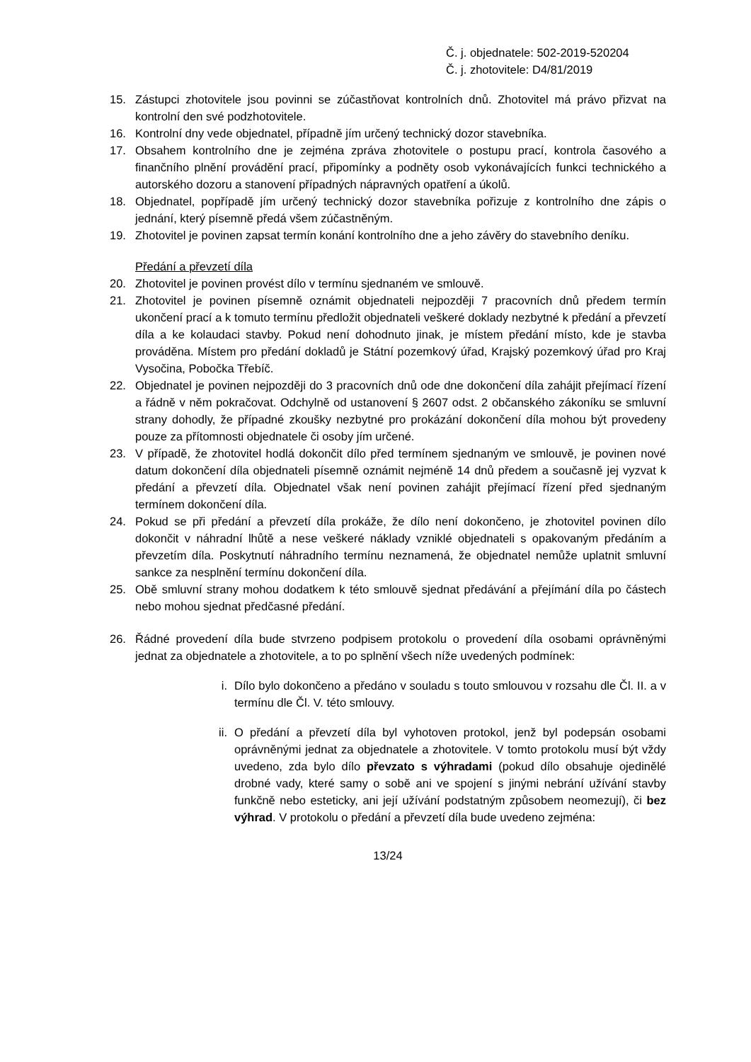Č. j. objednatele: 502-2019-520204
Č. j. zhotovitele: D4/81/2019
15. Zástupci zhotovitele jsou povinni se zúčastňovat kontrolních dnů. Zhotovitel má právo přizvat na kontrolní den své podzhotovitele.
16. Kontrolní dny vede objednatel, případně jím určený technický dozor stavebníka.
17. Obsahem kontrolního dne je zejména zpráva zhotovitele o postupu prací, kontrola časového a finančního plnění provádění prací, připomínky a podněty osob vykonávajících funkci technického a autorského dozoru a stanovení případných nápravných opatření a úkolů.
18. Objednatel, popřípadě jím určený technický dozor stavebníka pořizuje z kontrolního dne zápis o jednání, který písemně předá všem zúčastněným.
19. Zhotovitel je povinen zapsat termín konání kontrolního dne a jeho závěry do stavebního deníku.
Předání a převzetí díla
20. Zhotovitel je povinen provést dílo v termínu sjednaném ve smlouvě.
21. Zhotovitel je povinen písemně oznámit objednateli nejpozději 7 pracovních dnů předem termín ukončení prací a k tomuto termínu předložit objednateli veškeré doklady nezbytné k předání a převzetí díla a ke kolaudaci stavby. Pokud není dohodnuto jinak, je místem předání místo, kde je stavba prováděna. Místem pro předání dokladů je Státní pozemkový úřad, Krajský pozemkový úřad pro Kraj Vysočina, Pobočka Třebíč.
22. Objednatel je povinen nejpozději do 3 pracovních dnů ode dne dokončení díla zahájit přejímací řízení a řádně v něm pokračovat. Odchylně od ustanovení § 2607 odst. 2 občanského zákoníku se smluvní strany dohodly, že případné zkoušky nezbytné pro prokázání dokončení díla mohou být provedeny pouze za přítomnosti objednatele či osoby jím určené.
23. V případě, že zhotovitel hodlá dokončit dílo před termínem sjednaným ve smlouvě, je povinen nové datum dokončení díla objednateli písemně oznámit nejméně 14 dnů předem a současně jej vyzvat k předání a převzetí díla. Objednatel však není povinen zahájit přejímací řízení před sjednaným termínem dokončení díla.
24. Pokud se při předání a převzetí díla prokáže, že dílo není dokončeno, je zhotovitel povinen dílo dokončit v náhradní lhůtě a nese veškeré náklady vzniklé objednateli s opakovaným předáním a převzetím díla. Poskytnutí náhradního termínu neznamená, že objednatel nemůže uplatnit smluvní sankce za nesplnění termínu dokončení díla.
25. Obě smluvní strany mohou dodatkem k této smlouvě sjednat předávání a přejímání díla po částech nebo mohou sjednat předčasné předání.
26. Řádné provedení díla bude stvrzeno podpisem protokolu o provedení díla osobami oprávněnými jednat za objednatele a zhotovitele, a to po splnění všech níže uvedených podmínek:
i. Dílo bylo dokončeno a předáno v souladu s touto smlouvou v rozsahu dle Čl. II. a v termínu dle Čl. V. této smlouvy.
ii. O předání a převzetí díla byl vyhotoven protokol, jenž byl podepsán osobami oprávněnými jednat za objednatele a zhotovitele. V tomto protokolu musí být vždy uvedeno, zda bylo dílo převzato s výhradami (pokud dílo obsahuje ojedinělé drobné vady, které samy o sobě ani ve spojení s jinými nebrání užívání stavby funkčně nebo esteticky, ani její užívání podstatným způsobem neomezují), či bez výhrad. V protokolu o předání a převzetí díla bude uvedeno zejména:
13/24